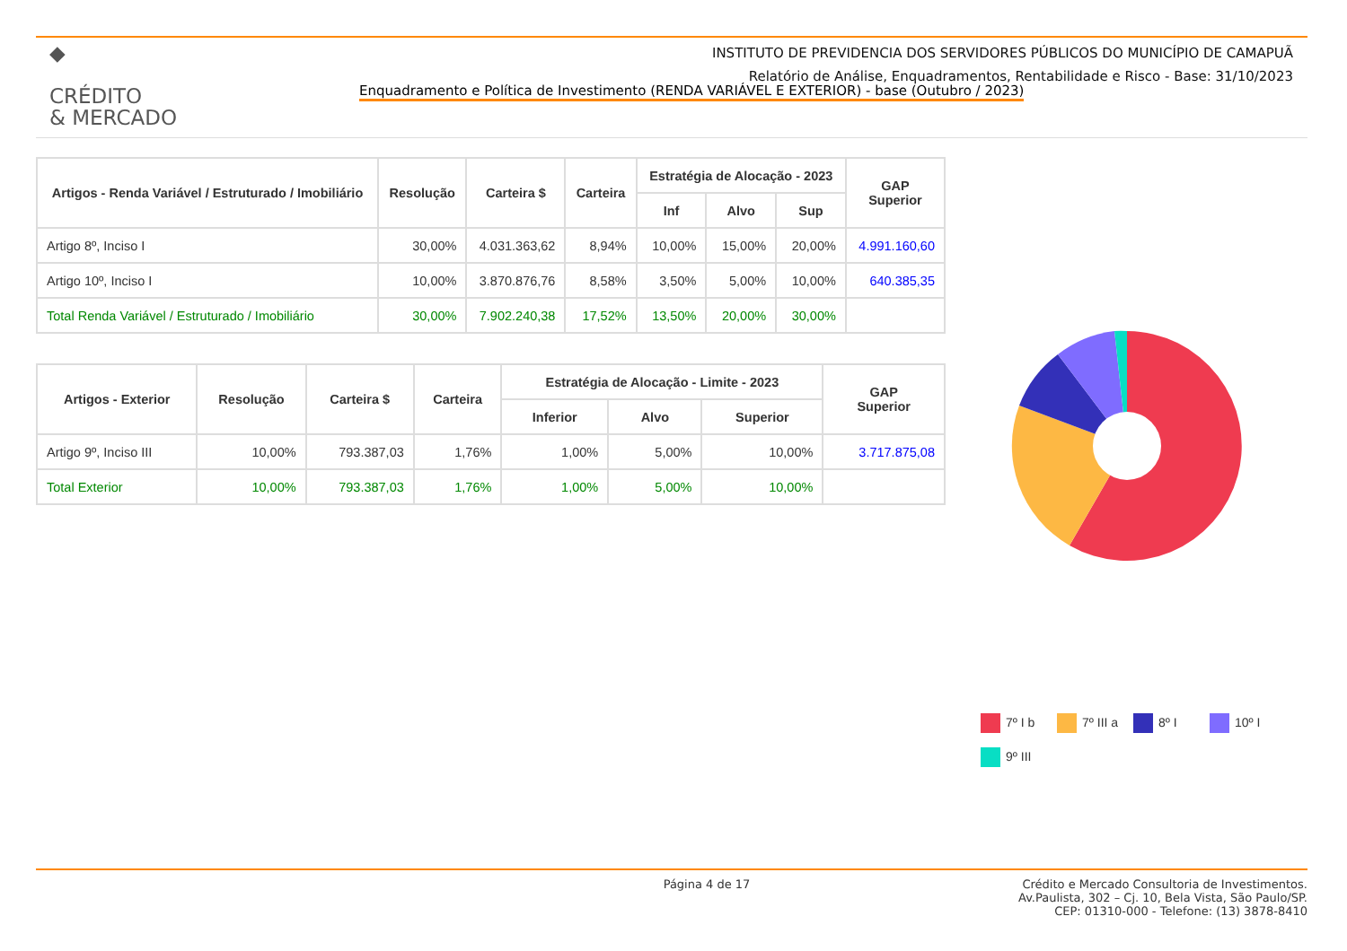◆
CRÉDITO
& MERCADO
INSTITUTO DE PREVIDENCIA DOS SERVIDORES PÚBLICOS DO MUNICÍPIO DE CAMAPUÃ
Relatório de Análise, Enquadramentos, Rentabilidade e Risco - Base: 31/10/2023
Enquadramento e Política de Investimento (RENDA VARIÁVEL E EXTERIOR) - base (Outubro / 2023)
| Artigos - Renda Variável / Estruturado / Imobiliário | Resolução | Carteira $ | Carteira | Estratégia de Alocação - 2023 | | | GAP Superior |
| --- | --- | --- | --- | --- | --- | --- | --- |
| | | | | Inf | Alvo | Sup | |
| Artigo 8º, Inciso I | 30,00% | 4.031.363,62 | 8,94% | 10,00% | 15,00% | 20,00% | 4.991.160,60 |
| Artigo 10º, Inciso I | 10,00% | 3.870.876,76 | 8,58% | 3,50% | 5,00% | 10,00% | 640.385,35 |
| Total Renda Variável / Estruturado / Imobiliário | 30,00% | 7.902.240,38 | 17,52% | 13,50% | 20,00% | 30,00% | |
| Artigos - Exterior | Resolução | Carteira $ | Carteira | Estratégia de Alocação - Limite - 2023 | | | GAP Superior |
| --- | --- | --- | --- | --- | --- | --- | --- |
| | | | | Inferior | Alvo | Superior | |
| Artigo 9º, Inciso III | 10,00% | 793.387,03 | 1,76% | 1,00% | 5,00% | 10,00% | 3.717.875,08 |
| Total Exterior | 10,00% | 793.387,03 | 1,76% | 1,00% | 5,00% | 10,00% | |
7º I b 7º III a 8º I 10º I 9º III
Página 4 de 17 Crédito e Mercado Consultoria de Investimentos.
Av.Paulista, 302 – Cj. 10, Bela Vista, São Paulo/SP.
CEP: 01310-000 - Telefone: (13) 3878-8410